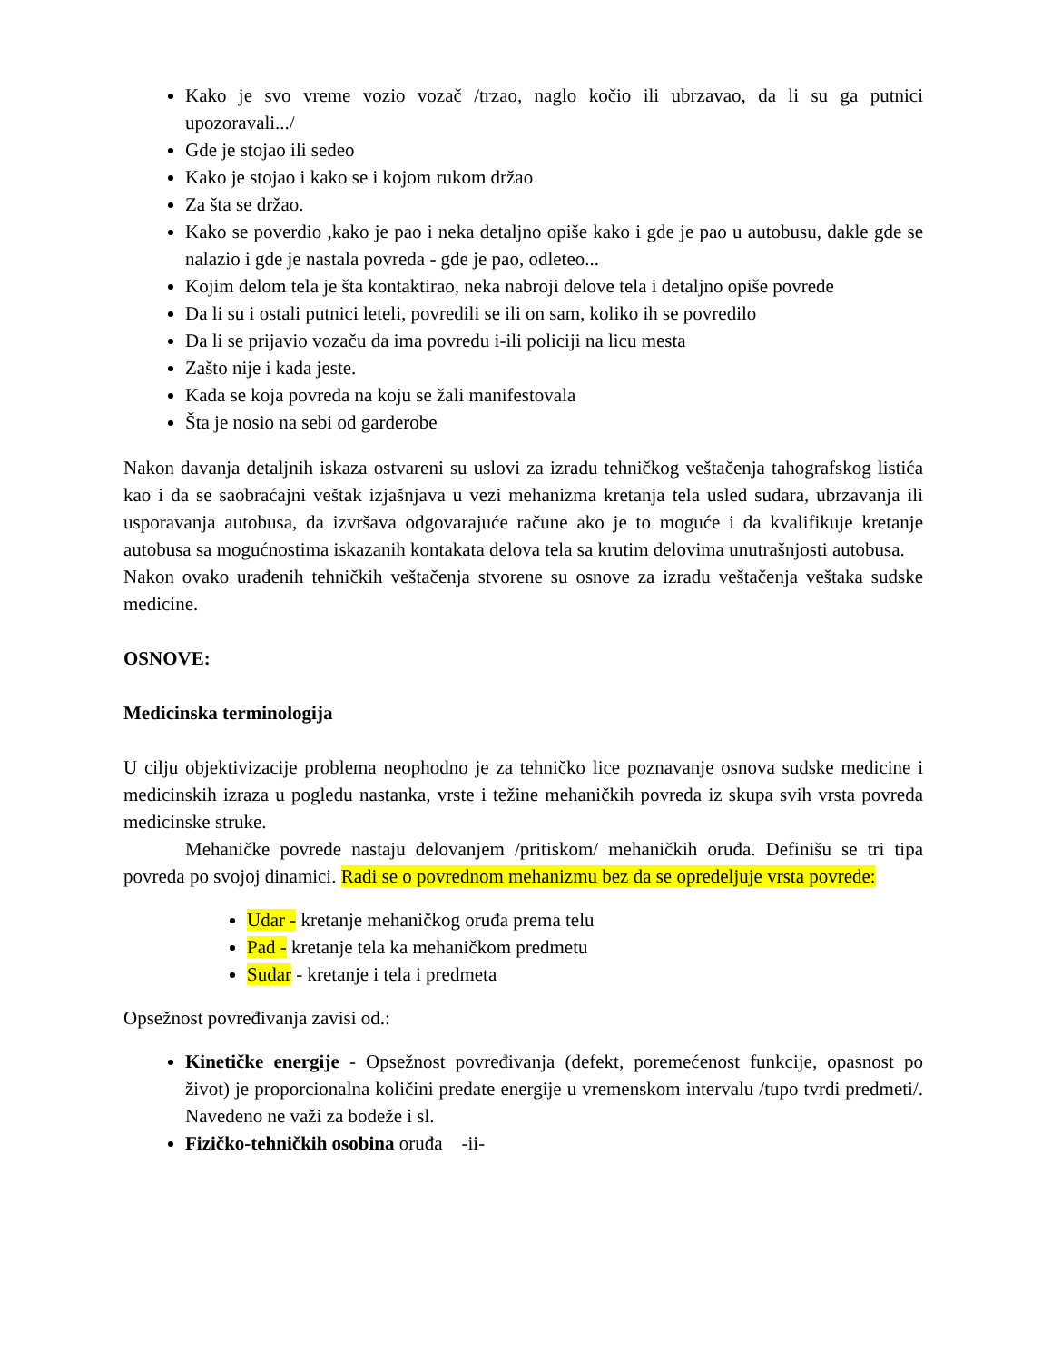Kako je svo vreme vozio vozač /trzao, naglo kočio ili ubrzavao, da li su ga putnici upozoravali.../
Gde je stojao ili sedeo
Kako je stojao i kako se i kojom rukom držao
Za šta se držao.
Kako se poverdio ,kako je pao i neka detaljno opiše kako i gde je pao u autobusu, dakle gde se nalazio i gde je nastala povreda - gde je pao, odleteo...
Kojim delom tela je šta kontaktirao, neka nabroji delove tela i detaljno opiše povrede
Da li su i ostali putnici leteli, povredili se ili on sam, koliko ih se povredilo
Da li se prijavio vozaču da ima povredu i-ili policiji na licu mesta
Zašto nije i kada jeste.
Kada se koja povreda na koju se žali manifestovala
Šta je nosio na sebi od garderobe
Nakon davanja detaljnih iskaza ostvareni su uslovi za izradu tehničkog veštačenja tahografskog listića kao i da se saobraćajni veštak izjašnjava u vezi mehanizma kretanja tela usled sudara, ubrzavanja ili usporavanja autobusa, da izvršava odgovarajuće račune ako je to moguće i da kvalifikuje kretanje autobusa sa mogućnostima iskazanih kontakata delova tela sa krutim delovima unutrašnjosti autobusa.
Nakon ovako urađenih tehničkih veštačenja stvorene su osnove za izradu veštačenja veštaka sudske medicine.
OSNOVE:
Medicinska terminologija
U cilju objektivizacije problema neophodno je za tehničko lice poznavanje osnova sudske medicine i medicinskih izraza u pogledu nastanka, vrste i težine mehaničkih povreda iz skupa svih vrsta povreda medicinske struke.
Mehaničke povrede nastaju delovanjem /pritiskom/ mehaničkih oruđa. Definišu se tri tipa povreda po svojoj dinamici. Radi se o povrednom mehanizmu bez da se opredeljuje vrsta povrede:
Udar - kretanje mehaničkog oruđa prema telu
Pad - kretanje tela ka mehaničkom predmetu
Sudar - kretanje i tela i predmeta
Opsežnost povređivanja zavisi od.:
Kinetičke energije - Opsežnost povređivanja (defekt, poremećenost funkcije, opasnost po život) je proporcionalna količini predate energije u vremenskom intervalu /tupo tvrdi predmeti/. Navedeno ne važi za bodeže i sl.
Fizičko-tehničkih osobina oruđa -ii-